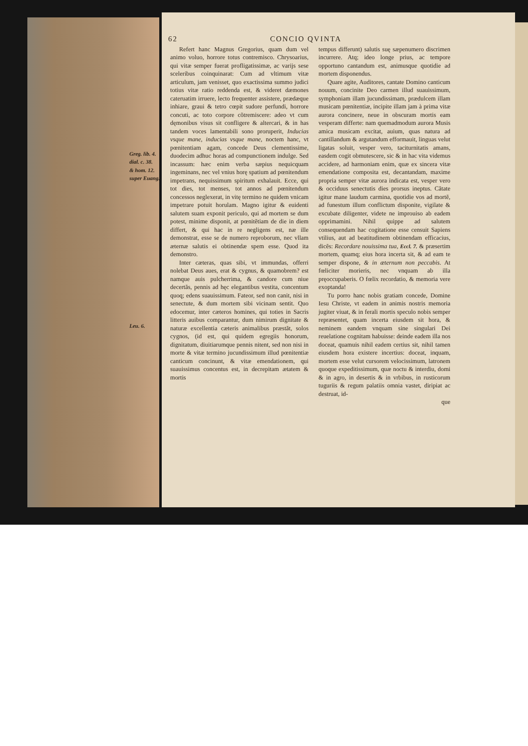62 CONCIO QVINTA
Greg. lib. 4.
dial. c. 38.
& hom. 12.
super Euang.
Leu. 6.
Refert hanc Magnus Gregorius, quam dum vel animo voluo, horrore totus contremisco. Chrysoarius, qui vitæ semper fuerat profligatissimæ, ac varijs sese sceleribus coinquinarat: Cum ad vltimum vitæ articulum, jam venisset, quo exactissima summo judici totius vitæ ratio reddenda est, & videret dæmones cateruatim irruere, lecto frequenter assistere, prædæque inhiare, graui & tetro cœpit sudore perfundi, horrore concuti, ac toto corpore cõtremiscere: adeo vt cum dęmonibus visus sit confligere & altercari, & in has tandem voces lamentabili sono prorupe­rit, Inducias vsque mane, inducias vsque mane, noctem hanc, vt pœnitentiam agam, concede Deus clementissime, duodecim adhuc horas ad compunctionem indulge. Sed incassum: hæc enim verba sæpius nequicquam ingeminans, nec vel vnius horę spatium ad pœnitendum impetrans, nequissimum spiritum exhalauit. Ecce, qui tot dies, tot menses, tot annos ad pœnitendum concessos neglexerat, in vitę termino ne quidem vnicam impetrare potuit horulam. Magno igitur & euidenti salutem suam exponit periculo, qui ad mortem se dum potest, minime disponit, at pœnitẽtiam de die in diem differt, & qui hac in re negligens est, næ ille demonstrat, esse se de numero reproborum, nec vllam æternæ salutis ei obtinendæ spem esse. Quod ita demonstro.
Inter cæteras, quas sibi, vt immundas, offerri nolebat Deus aues, erat & cygnus, & quamobrem? est namque auis pulcherrima, & candore cum niue decertãs, pennis ad hęc elegantibus vestita, concentum quoq; edens suauissimum. Fateor, sed non canit, nisi in senectute, & dum mortem sibi vicinam sentit. Quo edocemur, inter cæteros homines, qui toties in Sacris litteris auibus comparantur, dum nimirum dignitate & naturæ excellentia cæteris animalibus præstãt, solos cygnos, (id est, qui quidem egregiis honorum, dignitatum, diuitiarumque pennis nitent, sed non nisi in morte & vitæ termino jucundissimum illud pœnitentiæ canticum concinunt, & vitæ emendationem, qui suauissimus concentus est, in decrepitam ætatem & mortis
tempus differunt) salutis suę sæpenumero discrimen incurrere. Atq; ideo longe prius, ac tempore opportuno cantandum est, animusque quotidie ad mortem disponendus.
Quare agite, Auditores, cantate Domino canticum nouum, concinite Deo carmen illud suauissimum, symphoniam illam jucundissimam, prædulcem illam musicam pœnitentiæ, incipite illam jam à prima vitæ aurora concinere, neue in obscuram mortis eam vesperam differte: nam quemadmodum aurora Musis amica musicam excitat, auium, quas natura ad cantillandum & argutandum efformauit, linguas velut ligatas soluit, vesper vero, taciturnitatis amans, easdem cogit obmutescere, sic & in hac vita videmus accidere, ad harmoniam enim, quæ ex sincera vitæ emendatione composita est, decantandam, maxime propria semper vitæ aurora indicata est, vesper vero & occiduus senectutis dies prorsus ineptus. Cãtate igitur mane laudum carmina, quotidie vos ad mortẽ, ad funestum illum conflictum disponite, vigilate & excubate diligenter, videte ne improuiso ab eadem opprimamini. Nihil quippe ad salutem consequendam hac cogitatione esse censuit Sapiens vtilius, aut ad beatitudinem obtinendam efficacius, dicẽs: Recordare nouissima tua, Eccl. 7. & præsertim mortem, quamq; eius hora incerta sit, & ad eam te semper dispone, & in æternum non peccabis. At fœliciter morieris, nec vnquam ab illa pręoccupaberis. O fœlix recordatio, & memoria vere exoptanda!
Tu porro hanc nobis gratiam concede, Domine Iesu Christe, vt eadem in animis nostris memoria jugiter viuat, & in ferali mortis speculo nobis semper repræsentet, quam incerta eiusdem sit hora, & neminem eandem vnquam sine singulari Dei reuelatione cognitam habuisse: deinde eadem illa nos doceat, quamuis nihil eadem certius sit, nihil tamen eiusdem hora existere incertius: doceat, inquam, mortem esse velut cursorem velocissimum, latronem quoque expeditissimum, quæ noctu & interdiu, domi & in agro, in desertis & in vrbibus, in rusticorum tuguriis & regum palatiis omnia vastet, diripiat ac destruat, id-
que